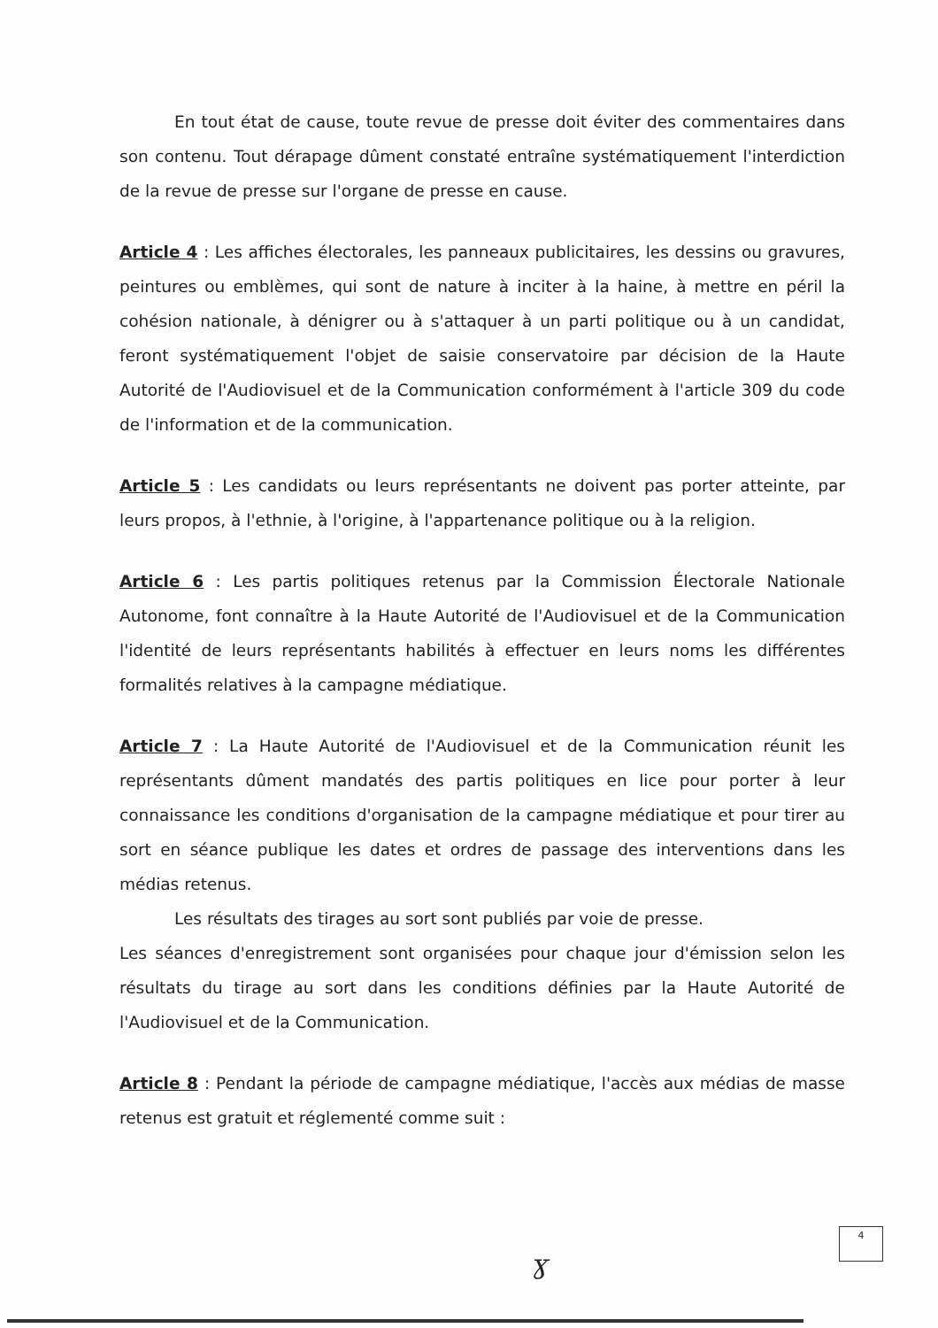En tout état de cause, toute revue de presse doit éviter des commentaires dans son contenu. Tout dérapage dûment constaté entraîne systématiquement l'interdiction de la revue de presse sur l'organe de presse en cause.
Article 4 : Les affiches électorales, les panneaux publicitaires, les dessins ou gravures, peintures ou emblèmes, qui sont de nature à inciter à la haine, à mettre en péril la cohésion nationale, à dénigrer ou à s'attaquer à un parti politique ou à un candidat, feront systématiquement l'objet de saisie conservatoire par décision de la Haute Autorité de l'Audiovisuel et de la Communication conformément à l'article 309 du code de l'information et de la communication.
Article 5 : Les candidats ou leurs représentants ne doivent pas porter atteinte, par leurs propos, à l'ethnie, à l'origine, à l'appartenance politique ou à la religion.
Article 6 : Les partis politiques retenus par la Commission Électorale Nationale Autonome, font connaître à la Haute Autorité de l'Audiovisuel et de la Communication l'identité de leurs représentants habilités à effectuer en leurs noms les différentes formalités relatives à la campagne médiatique.
Article 7 : La Haute Autorité de l'Audiovisuel et de la Communication réunit les représentants dûment mandatés des partis politiques en lice pour porter à leur connaissance les conditions d'organisation de la campagne médiatique et pour tirer au sort en séance publique les dates et ordres de passage des interventions dans les médias retenus.
Les résultats des tirages au sort sont publiés par voie de presse.
Les séances d'enregistrement sont organisées pour chaque jour d'émission selon les résultats du tirage au sort dans les conditions définies par la Haute Autorité de l'Audiovisuel et de la Communication.
Article 8 : Pendant la période de campagne médiatique, l'accès aux médias de masse retenus est gratuit et réglementé comme suit :
ɣ
4